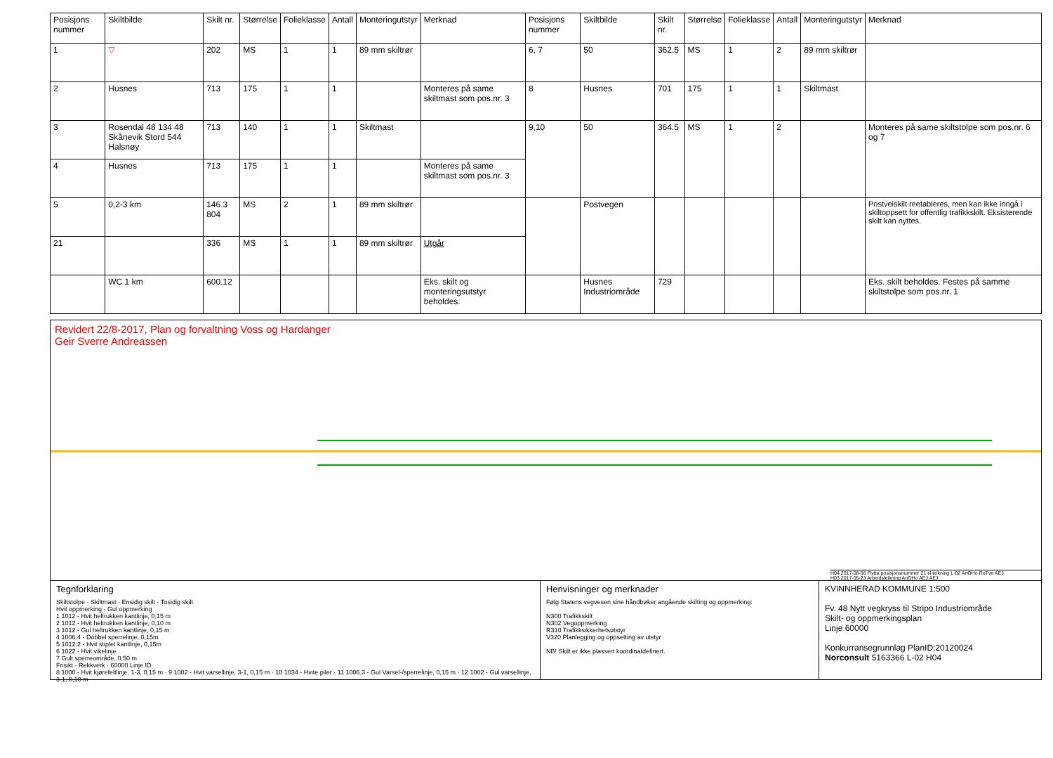| Posisjons nummer | Skiltbilde | Skilt nr. | Størrelse | Folieklasse | Antall | Monteringutstyr | Merknad | Posisjons nummer | Skiltbilde | Skilt nr. | Størrelse | Folieklasse | Antall | Monteringutstyr | Merknad |
| --- | --- | --- | --- | --- | --- | --- | --- | --- | --- | --- | --- | --- | --- | --- | --- |
| 1 | ▽ | 202 | MS | 1 | 1 | 89 mm skiltrør | | 6, 7 | 50 | 362.5 | MS | 1 | 2 | 89 mm skiltrør | |
| 2 | Husnes | 713 | 175 | 1 | 1 | | Monteres på same skiltmast som pos.nr. 3 | 8 | Husnes | 701 | 175 | 1 | 1 | Skiltmast | |
| 3 | Rosendal 48 134 48 Skånevik Stord 544 Halsnøy | 713 | 140 | 1 | 1 | Skiltmast | | 9,10 | 50 | 364.5 | MS | 1 | 2 | | Monteres på same skiltstolpe som pos.nr. 6 og 7 |
| 4 | Husnes | 713 | 175 | 1 | 1 | | Monteres på same skiltmast som pos.nr. 3 | | | | | | | | |
| 5 | 0,2-3 km | 146.3 804 | MS | 2 | 1 | 89 mm skiltrør | | | Postvegen | | | | | | Postveiskilt reetableres, men kan ikke inngå i skiltoppsett for offentlig trafikkskilt. Eksisterende skilt kan nyttes. |
| 21 | | 336 | MS | 1 | 1 | 89 mm skiltrør | Utgår | | | | | | | | |
| | WC 1 km | 600.12 | | | | | Eks. skilt og monteringsutstyr beholdes. | | Husnes Industriområde | 729 | | | | | Eks. skilt beholdes. Festes på samme skiltstolpe som pos.nr. 1 |
Revidert 22/8-2017, Plan og forvaltning Voss og Hardanger
Geir Sverre Andreassen
H04 2017-06-06 Flytta posisjonsnummer 21 til teikning L-02 AnOHo RuTve AEJ
H03 2017-05-23 Arbeidsteikning AnOHo AEJ AEJ
Tegnforklaring
Skiltstolpe · Skiltmast · Ensidig skilt · Tosidig skilt
Hvit oppmerking · Gul oppmerking
1 1012 - Hvit heltrukken kantlinje, 0,15 m
2 1012 - Hvit heltrukken kantlinje, 0,10 m
3 1012 - Gul heltrukken kantlinje, 0,15 m
4 1006.4 - Dobbel sperrelinje, 0,15m
5 1012.2 - Hvit stiplet kantlinje, 0,15m
6 1022 - Hvit vikelinje
7 Gult sperreområde, 0,50 m
Frisikt · Rekkverk · 60000 Linje ID
8 1000 - Hvit kjørefeltlinje, 1-3, 0,15 m · 9 1002 - Hvit varsellinje, 3-1, 0,15 m · 10 1034 - Hvite piler · 11 1006.3 - Gul Varsel-/sperrelinje, 0,15 m · 12 1002 - Gul varsellinje, 3-1, 0,10 m
Henvisninger og merknader
Følg Statens vegvesen sine håndbøker angående skilting og oppmerking:
N300 Trafikkskilt
N302 Vegoppmerking
R310 Trafikksikkerhetsutstyr
V320 Planlegging og oppsetting av utstyr
NB! Skilt er ikke plassert koordinatdefinert.
KVINNHERAD KOMMUNE 1:500
Fv. 48 Nytt vegkryss til Stripo Industriområde
Skilt- og oppmerkingsplan
Linje 60000
Konkurransegrunnlag PlanID:20120024
Norconsult 5163366 L-02 H04